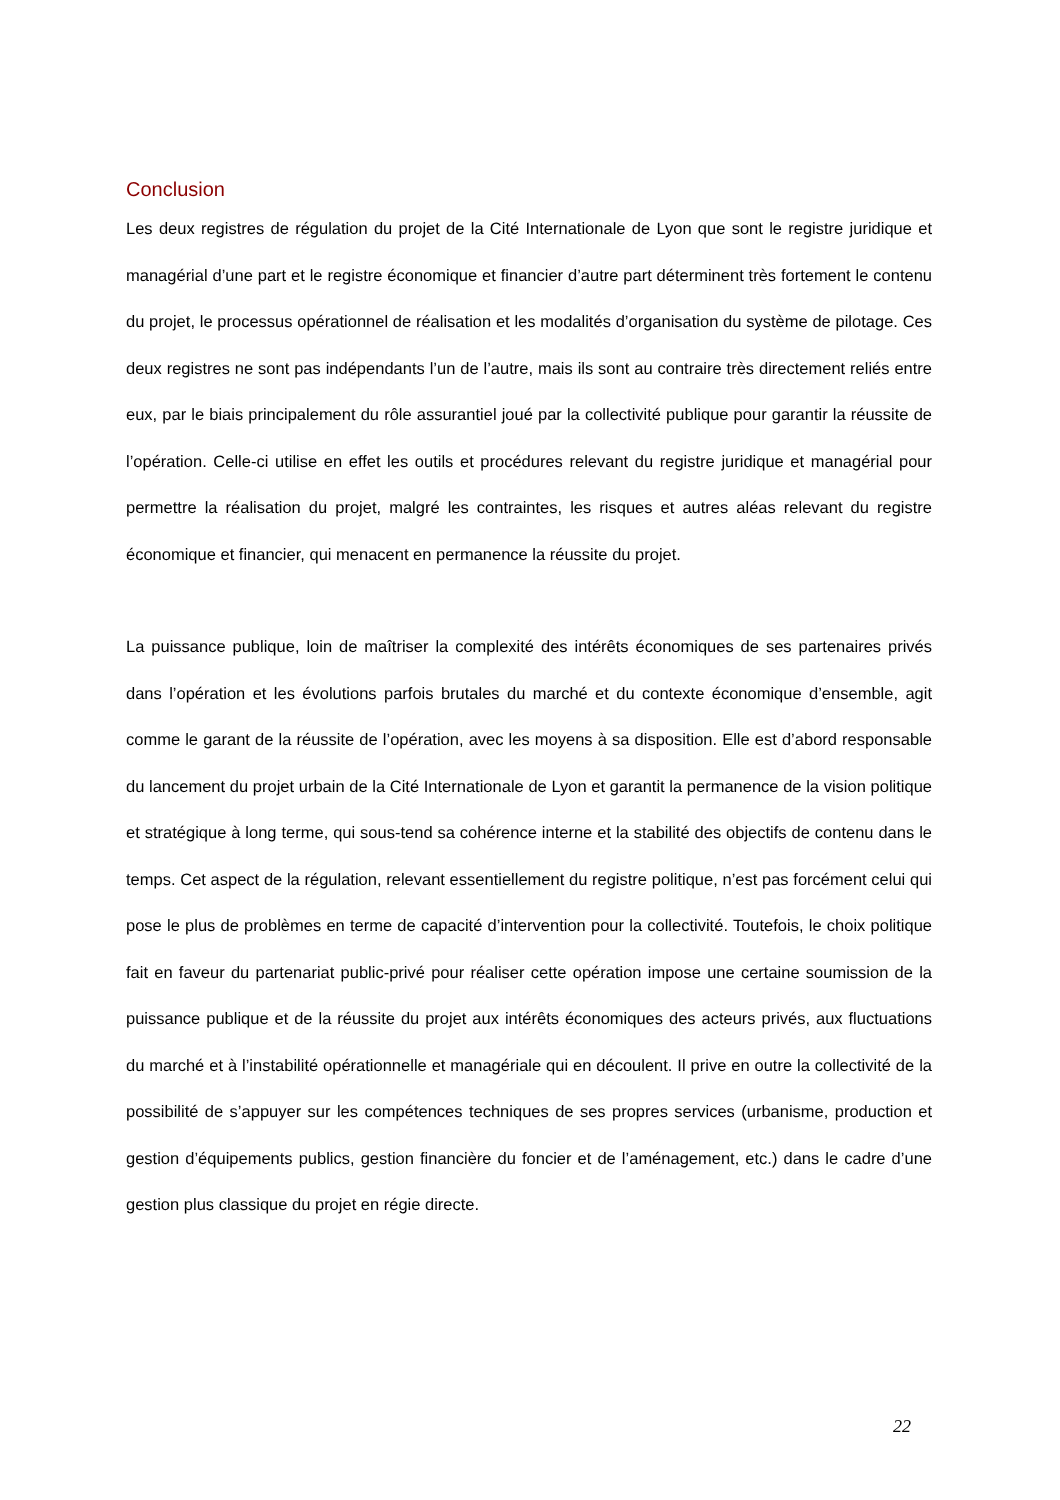Conclusion
Les deux registres de régulation du projet de la Cité Internationale de Lyon que sont le registre juridique et managérial d’une part et le registre économique et financier d’autre part déterminent très fortement le contenu du projet, le processus opérationnel de réalisation et les modalités d’organisation du système de pilotage. Ces deux registres ne sont pas indépendants l’un de l’autre, mais ils sont au contraire très directement reliés entre eux, par le biais principalement du rôle assurantiel joué par la collectivité publique pour garantir la réussite de l’opération. Celle-ci utilise en effet les outils et procédures relevant du registre juridique et managérial pour permettre la réalisation du projet, malgré les contraintes, les risques et autres aléas relevant du registre économique et financier, qui menacent en permanence la réussite du projet.
La puissance publique, loin de maîtriser la complexité des intérêts économiques de ses partenaires privés dans l’opération et les évolutions parfois brutales du marché et du contexte économique d’ensemble, agit comme le garant de la réussite de l’opération, avec les moyens à sa disposition. Elle est d’abord responsable du lancement du projet urbain de la Cité Internationale de Lyon et garantit la permanence de la vision politique et stratégique à long terme, qui sous-tend sa cohérence interne et la stabilité des objectifs de contenu dans le temps. Cet aspect de la régulation, relevant essentiellement du registre politique, n’est pas forcément celui qui pose le plus de problèmes en terme de capacité d’intervention pour la collectivité. Toutefois, le choix politique fait en faveur du partenariat public-privé pour réaliser cette opération impose une certaine soumission de la puissance publique et de la réussite du projet aux intérêts économiques des acteurs privés, aux fluctuations du marché et à l’instabilité opérationnelle et managériale qui en découlent. Il prive en outre la collectivité de la possibilité de s’appuyer sur les compétences techniques de ses propres services (urbanisme, production et gestion d’équipements publics, gestion financière du foncier et de l’aménagement, etc.) dans le cadre d’une gestion plus classique du projet en régie directe.
22